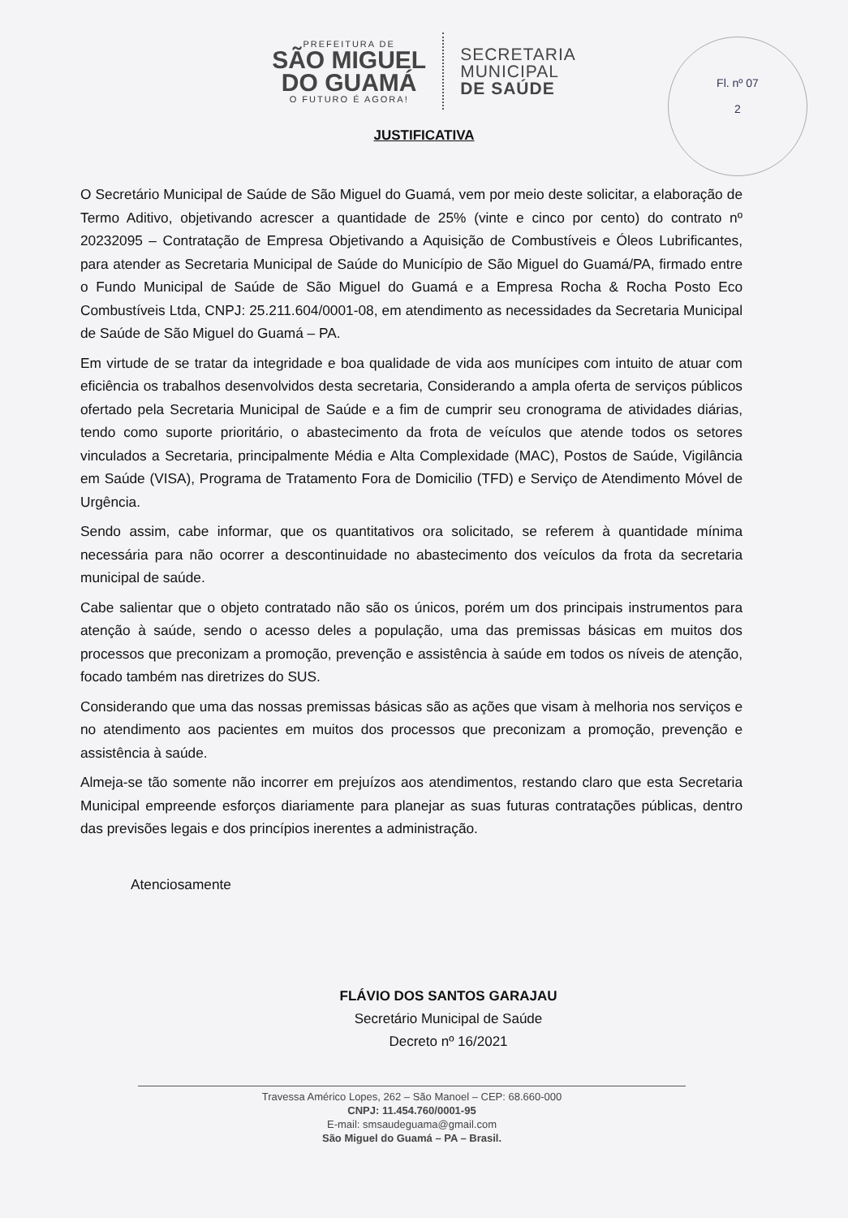PREFEITURA DE
SÃO MIGUEL
DO GUAMÁ
O FUTURO É AGORA!
SECRETARIA
MUNICIPAL
DE SAÚDE
Fl. nº 07
2
JUSTIFICATIVA
O Secretário Municipal de Saúde de São Miguel do Guamá, vem por meio deste solicitar, a elaboração de Termo Aditivo, objetivando acrescer a quantidade de 25% (vinte e cinco por cento) do contrato nº 20232095 – Contratação de Empresa Objetivando a Aquisição de Combustíveis e Óleos Lubrificantes, para atender as Secretaria Municipal de Saúde do Município de São Miguel do Guamá/PA, firmado entre o Fundo Municipal de Saúde de São Miguel do Guamá e a Empresa Rocha & Rocha Posto Eco Combustíveis Ltda, CNPJ: 25.211.604/0001-08, em atendimento as necessidades da Secretaria Municipal de Saúde de São Miguel do Guamá – PA.
Em virtude de se tratar da integridade e boa qualidade de vida aos munícipes com intuito de atuar com eficiência os trabalhos desenvolvidos desta secretaria, Considerando a ampla oferta de serviços públicos ofertado pela Secretaria Municipal de Saúde e a fim de cumprir seu cronograma de atividades diárias, tendo como suporte prioritário, o abastecimento da frota de veículos que atende todos os setores vinculados a Secretaria, principalmente Média e Alta Complexidade (MAC), Postos de Saúde, Vigilância em Saúde (VISA), Programa de Tratamento Fora de Domicilio (TFD) e Serviço de Atendimento Móvel de Urgência.
Sendo assim, cabe informar, que os quantitativos ora solicitado, se referem à quantidade mínima necessária para não ocorrer a descontinuidade no abastecimento dos veículos da frota da secretaria municipal de saúde.
Cabe salientar que o objeto contratado não são os únicos, porém um dos principais instrumentos para atenção à saúde, sendo o acesso deles a população, uma das premissas básicas em muitos dos processos que preconizam a promoção, prevenção e assistência à saúde em todos os níveis de atenção, focado também nas diretrizes do SUS.
Considerando que uma das nossas premissas básicas são as ações que visam à melhoria nos serviços e no atendimento aos pacientes em muitos dos processos que preconizam a promoção, prevenção e assistência à saúde.
Almeja-se tão somente não incorrer em prejuízos aos atendimentos, restando claro que esta Secretaria Municipal empreende esforços diariamente para planejar as suas futuras contratações públicas, dentro das previsões legais e dos princípios inerentes a administração.
Atenciosamente
FLÁVIO DOS SANTOS GARAJAU
Secretário Municipal de Saúde
Decreto nº 16/2021
Travessa Américo Lopes, 262 – São Manoel – CEP: 68.660-000
CNPJ: 11.454.760/0001-95
E-mail: smsaudeguama@gmail.com
São Miguel do Guamá – PA – Brasil.